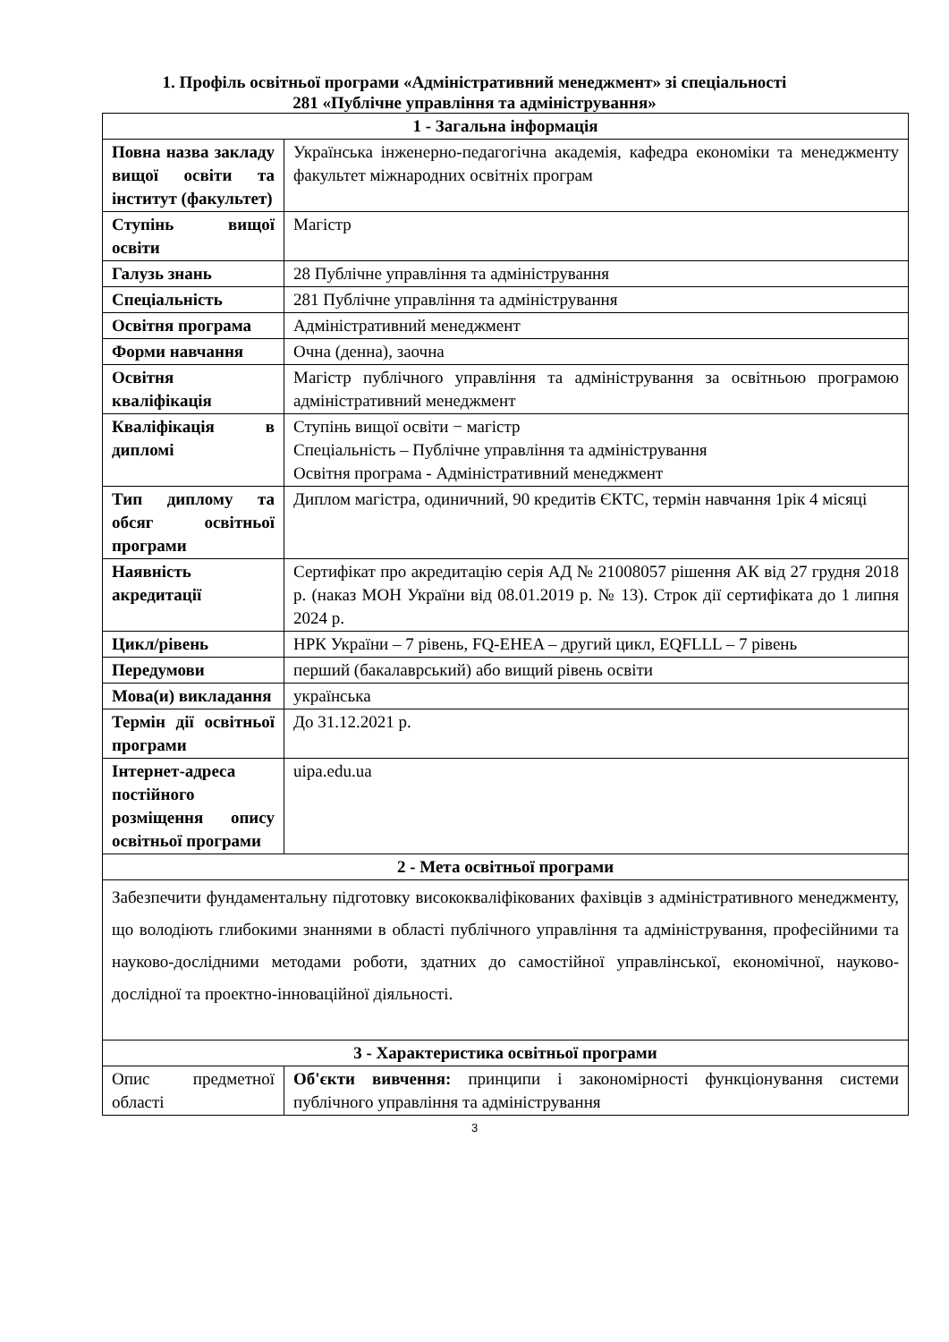1. Профіль освітньої програми «Адміністративний менеджмент» зі спеціальності
281 «Публічне управління та адміністрування»
| 1 - Загальна інформація | |
| --- | --- |
| Повна назва закладу вищої освіти та інститут (факультет) | Українська інженерно-педагогічна академія, кафедра економіки та менеджменту факультет міжнародних освітніх програм |
| Ступінь вищої освіти | Магістр |
| Галузь знань | 28 Публічне управління та адміністрування |
| Спеціальність | 281 Публічне управління та адміністрування |
| Освітня програма | Адміністративний менеджмент |
| Форми навчання | Очна (денна), заочна |
| Освітня кваліфікація | Магістр публічного управління та адміністрування за освітньою програмою адміністративний менеджмент |
| Кваліфікація в дипломі | Ступінь вищої освіти − магістр Спеціальність – Публічне управління та адміністрування Освітня програма - Адміністративний менеджмент |
| Тип диплому та обсяг освітньої програми | Диплом магістра, одиничний, 90 кредитів ЄКТС, термін навчання 1рік 4 місяці |
| Наявність акредитації | Сертифікат про акредитацію серія АД № 21008057 рішення АК від 27 грудня 2018 р. (наказ МОН України від 08.01.2019 р. № 13). Строк дії сертифіката до 1 липня 2024 р. |
| Цикл/рівень | НРК України – 7 рівень, FQ-EHEA – другий цикл, EQFLLL – 7 рівень |
| Передумови | перший (бакалаврський) або вищий рівень освіти |
| Мова(и) викладання | українська |
| Термін дії освітньої програми | До 31.12.2021 р. |
| Інтернет-адреса постійного розміщення опису освітньої програми | uipa.edu.ua |
| 2 - Мета освітньої програми | |
| Забезпечити фундаментальну підготовку висококваліфікованих фахівців з адміністративного менеджменту, що володіють глибокими знаннями в області публічного управління та адміністрування, професійними та науково-дослідними методами роботи, здатних до самостійної управлінської, економічної, науково-дослідної та проектно-інноваційної діяльності. | |
| 3 - Характеристика освітньої програми | |
| Опис предметної області | Об'єкти вивчення: принципи і закономірності функціонування системи публічного управління та адміністрування |
3